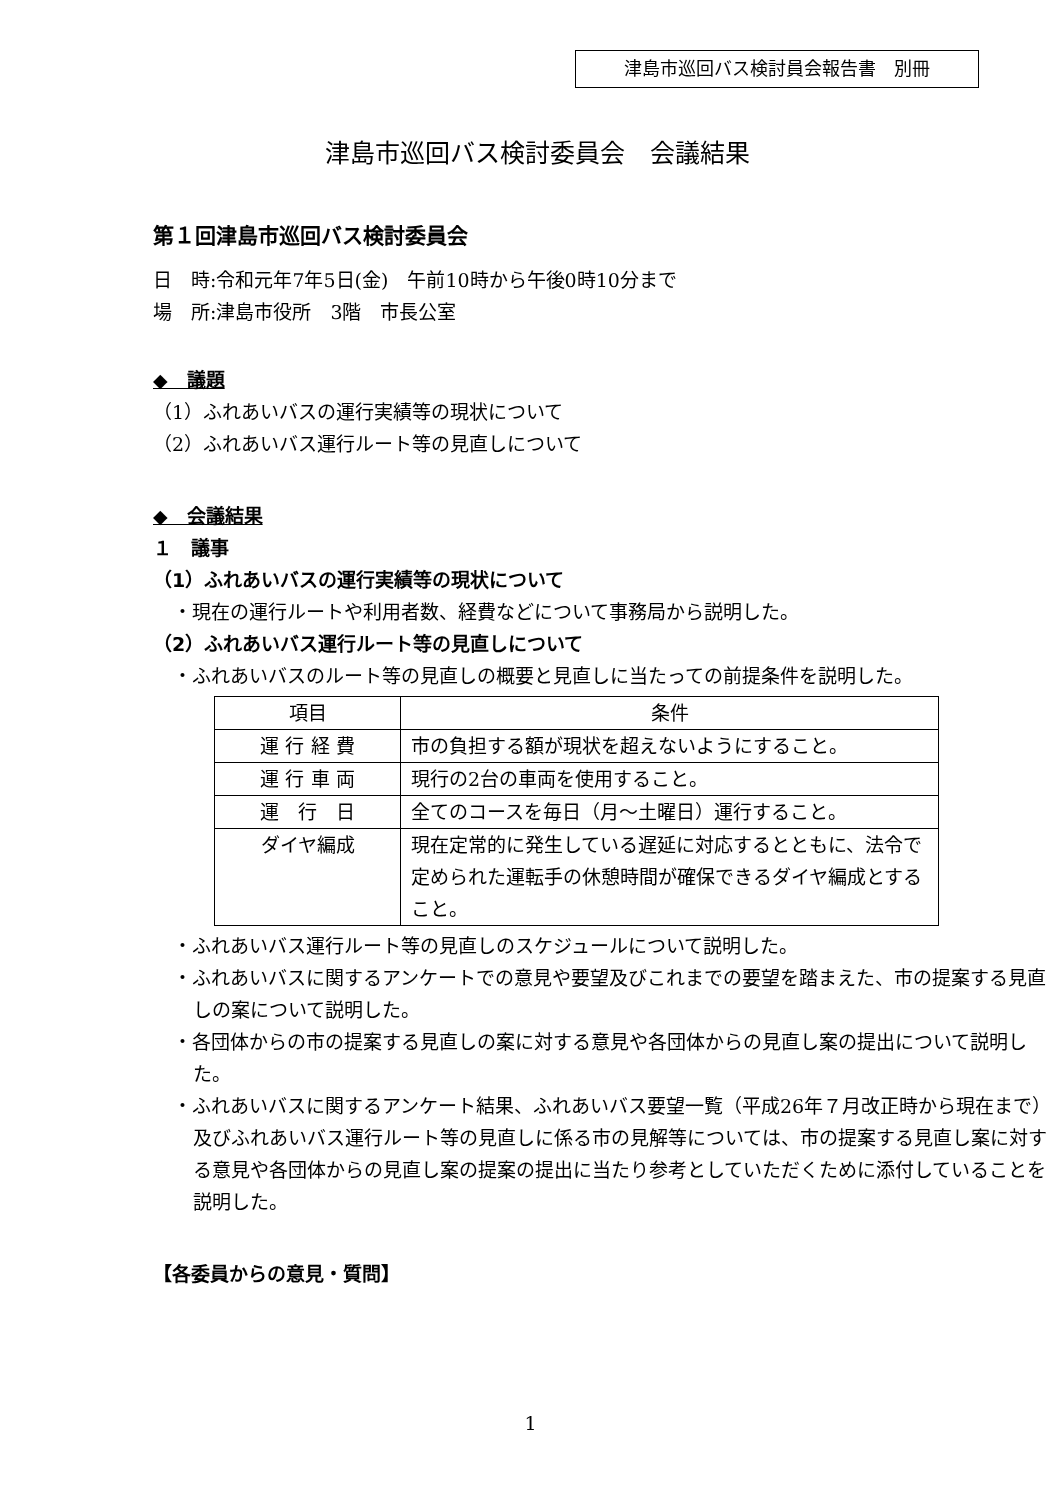津島市巡回バス検討員会報告書　別冊
津島市巡回バス検討委員会　会議結果
第１回津島市巡回バス検討委員会
日　時:令和元年7年5日(金)　午前10時から午後0時10分まで
場　所:津島市役所　3階　市長公室
◆　議題
（1）ふれあいバスの運行実績等の現状について
（2）ふれあいバス運行ルート等の見直しについて
◆　会議結果
１　議事
（1）ふれあいバスの運行実績等の現状について
・現在の運行ルートや利用者数、経費などについて事務局から説明した。
（2）ふれあいバス運行ルート等の見直しについて
・ふれあいバスのルート等の見直しの概要と見直しに当たっての前提条件を説明した。
| 項目 | 条件 |
| --- | --- |
| 運 行 経 費 | 市の負担する額が現状を超えないようにすること。 |
| 運 行 車 両 | 現行の2台の車両を使用すること。 |
| 運 行 日 | 全てのコースを毎日（月～土曜日）運行すること。 |
| ダイヤ編成 | 現在定常的に発生している遅延に対応するとともに、法令で定められた運転手の休憩時間が確保できるダイヤ編成とすること。 |
・ふれあいバス運行ルート等の見直しのスケジュールについて説明した。
・ふれあいバスに関するアンケートでの意見や要望及びこれまでの要望を踏まえた、市の提案する見直しの案について説明した。
・各団体からの市の提案する見直しの案に対する意見や各団体からの見直し案の提出について説明した。
・ふれあいバスに関するアンケート結果、ふれあいバス要望一覧（平成26年７月改正時から現在まで）及びふれあいバス運行ルート等の見直しに係る市の見解等については、市の提案する見直し案に対する意見や各団体からの見直し案の提案の提出に当たり参考としていただくために添付していることを説明した。
【各委員からの意見・質問】
1